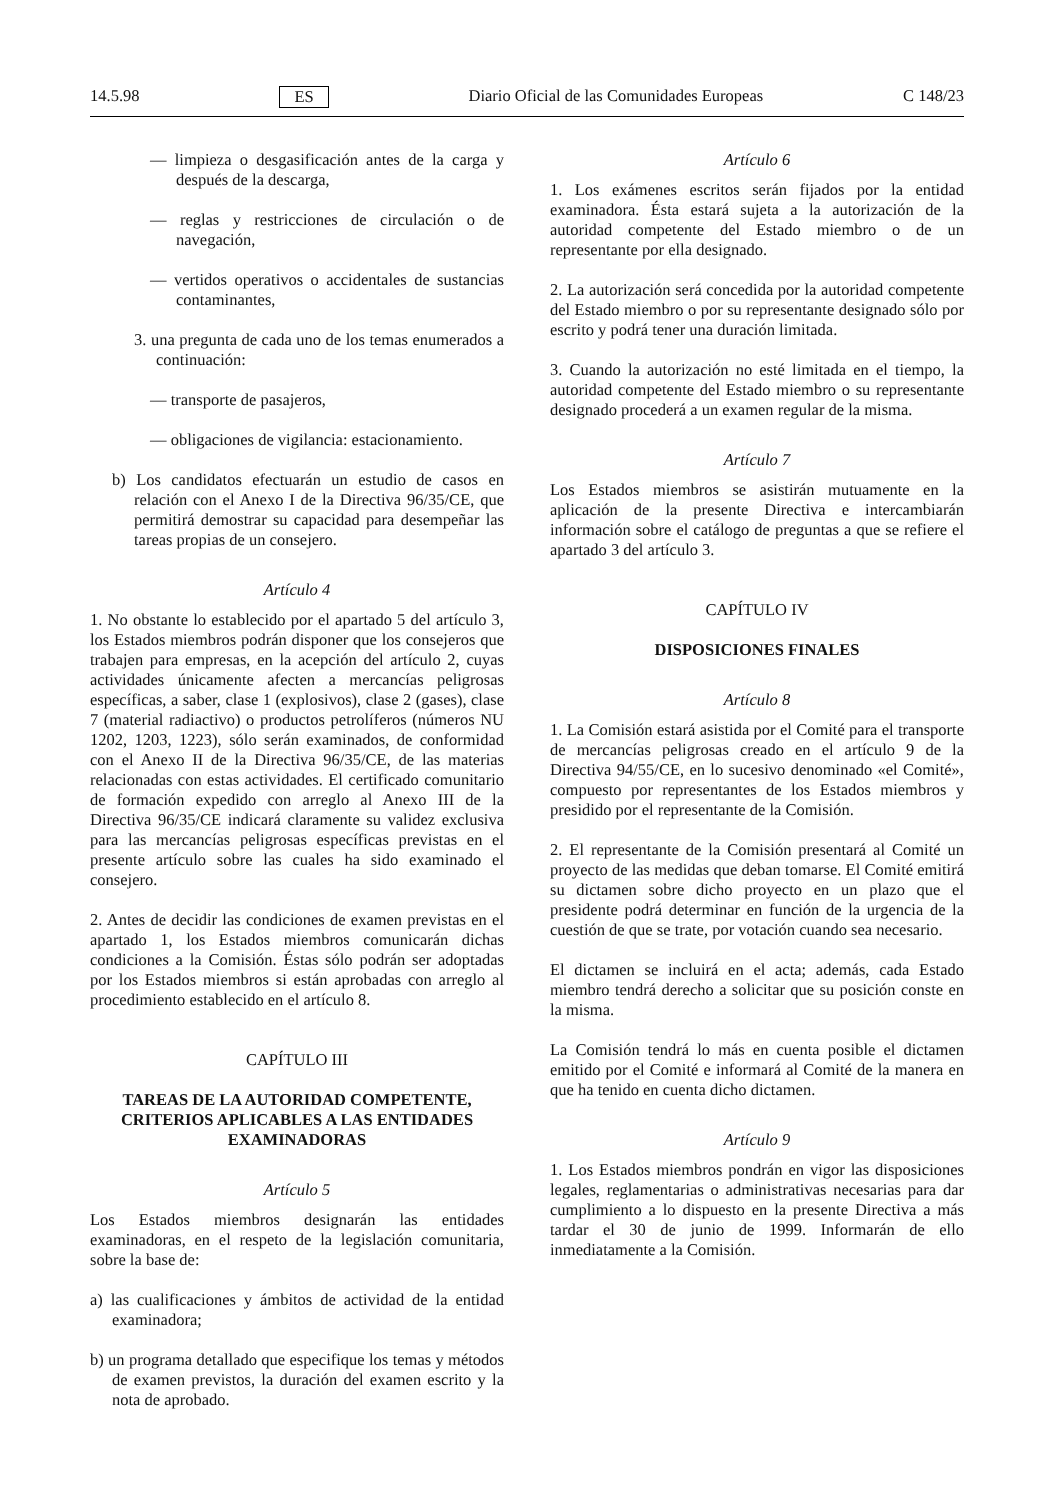14.5.98 ES Diario Oficial de las Comunidades Europeas C 148/23
— limpieza o desgasificación antes de la carga y después de la descarga,
— reglas y restricciones de circulación o de navegación,
— vertidos operativos o accidentales de sustancias contaminantes,
3. una pregunta de cada uno de los temas enumerados a continuación:
— transporte de pasajeros,
— obligaciones de vigilancia: estacionamiento.
b) Los candidatos efectuarán un estudio de casos en relación con el Anexo I de la Directiva 96/35/CE, que permitirá demostrar su capacidad para desempeñar las tareas propias de un consejero.
Artículo 4
1. No obstante lo establecido por el apartado 5 del artículo 3, los Estados miembros podrán disponer que los consejeros que trabajen para empresas, en la acepción del artículo 2, cuyas actividades únicamente afecten a mercancías peligrosas específicas, a saber, clase 1 (explosivos), clase 2 (gases), clase 7 (material radiactivo) o productos petrolíferos (números NU 1202, 1203, 1223), sólo serán examinados, de conformidad con el Anexo II de la Directiva 96/35/CE, de las materias relacionadas con estas actividades. El certificado comunitario de formación expedido con arreglo al Anexo III de la Directiva 96/35/CE indicará claramente su validez exclusiva para las mercancías peligrosas específicas previstas en el presente artículo sobre las cuales ha sido examinado el consejero.
2. Antes de decidir las condiciones de examen previstas en el apartado 1, los Estados miembros comunicarán dichas condiciones a la Comisión. Éstas sólo podrán ser adoptadas por los Estados miembros si están aprobadas con arreglo al procedimiento establecido en el artículo 8.
CAPÍTULO III
TAREAS DE LA AUTORIDAD COMPETENTE, CRITERIOS APLICABLES A LAS ENTIDADES EXAMINADORAS
Artículo 5
Los Estados miembros designarán las entidades examinadoras, en el respeto de la legislación comunitaria, sobre la base de:
a) las cualificaciones y ámbitos de actividad de la entidad examinadora;
b) un programa detallado que especifique los temas y métodos de examen previstos, la duración del examen escrito y la nota de aprobado.
Artículo 6
1. Los exámenes escritos serán fijados por la entidad examinadora. Ésta estará sujeta a la autorización de la autoridad competente del Estado miembro o de un representante por ella designado.
2. La autorización será concedida por la autoridad competente del Estado miembro o por su representante designado sólo por escrito y podrá tener una duración limitada.
3. Cuando la autorización no esté limitada en el tiempo, la autoridad competente del Estado miembro o su representante designado procederá a un examen regular de la misma.
Artículo 7
Los Estados miembros se asistirán mutuamente en la aplicación de la presente Directiva e intercambiarán información sobre el catálogo de preguntas a que se refiere el apartado 3 del artículo 3.
CAPÍTULO IV
DISPOSICIONES FINALES
Artículo 8
1. La Comisión estará asistida por el Comité para el transporte de mercancías peligrosas creado en el artículo 9 de la Directiva 94/55/CE, en lo sucesivo denominado «el Comité», compuesto por representantes de los Estados miembros y presidido por el representante de la Comisión.
2. El representante de la Comisión presentará al Comité un proyecto de las medidas que deban tomarse. El Comité emitirá su dictamen sobre dicho proyecto en un plazo que el presidente podrá determinar en función de la urgencia de la cuestión de que se trate, por votación cuando sea necesario.
El dictamen se incluirá en el acta; además, cada Estado miembro tendrá derecho a solicitar que su posición conste en la misma.
La Comisión tendrá lo más en cuenta posible el dictamen emitido por el Comité e informará al Comité de la manera en que ha tenido en cuenta dicho dictamen.
Artículo 9
1. Los Estados miembros pondrán en vigor las disposiciones legales, reglamentarias o administrativas necesarias para dar cumplimiento a lo dispuesto en la presente Directiva a más tardar el 30 de junio de 1999. Informarán de ello inmediatamente a la Comisión.